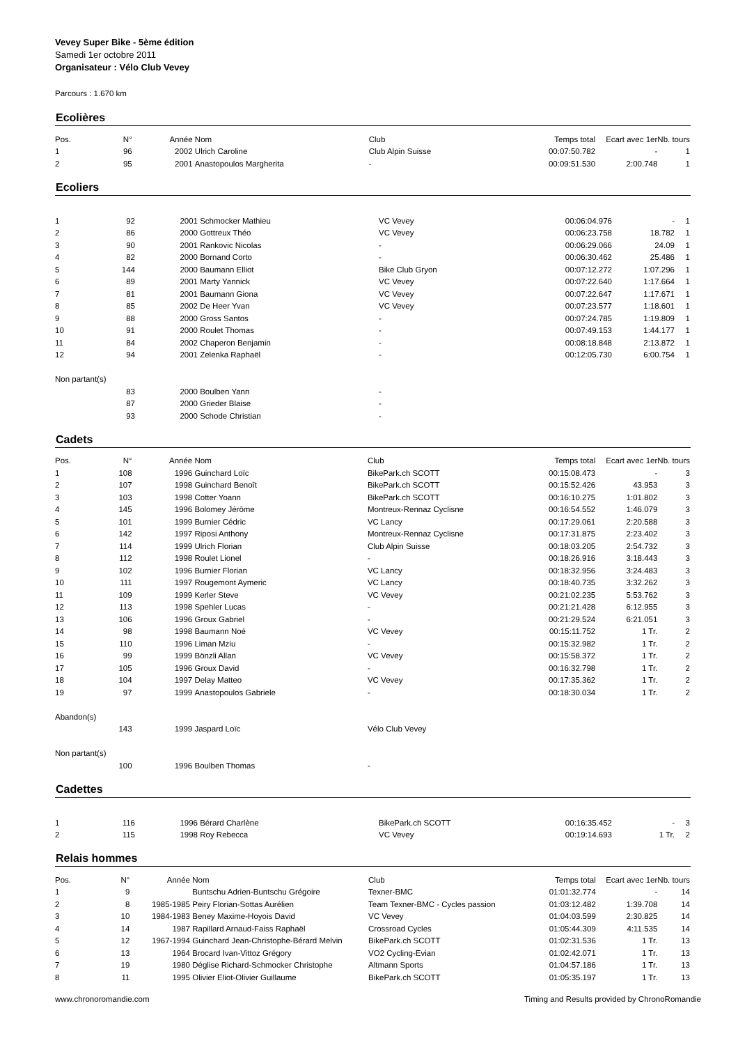Vevey Super Bike - 5ème édition
Samedi 1er octobre 2011
Organisateur : Vélo Club Vevey
Parcours : 1.670 km
Ecolières
| Pos. | N° | Année | Nom | Club | Temps total | Ecart avec 1er | Nb. tours |
| --- | --- | --- | --- | --- | --- | --- | --- |
| 1 | 96 | 2002 | Ulrich Caroline | Club Alpin Suisse | 00:07:50.782 | - | 1 |
| 2 | 95 | 2001 | Anastopoulos Margherita | - | 00:09:51.530 | 2:00.748 | 1 |
Ecoliers
| 1 | 92 | 2001 | Schmocker Mathieu | VC Vevey | 00:06:04.976 | - | 1 |
| 2 | 86 | 2000 | Gottreux Théo | VC Vevey | 00:06:23.758 | 18.782 | 1 |
| 3 | 90 | 2001 | Rankovic Nicolas | - | 00:06:29.066 | 24.09 | 1 |
| 4 | 82 | 2000 | Bornand Corto | - | 00:06:30.462 | 25.486 | 1 |
| 5 | 144 | 2000 | Baumann Elliot | Bike Club Gryon | 00:07:12.272 | 1:07.296 | 1 |
| 6 | 89 | 2001 | Marty Yannick | VC Vevey | 00:07:22.640 | 1:17.664 | 1 |
| 7 | 81 | 2001 | Baumann Giona | VC Vevey | 00:07:22.647 | 1:17.671 | 1 |
| 8 | 85 | 2002 | De Heer Yvan | VC Vevey | 00:07:23.577 | 1:18.601 | 1 |
| 9 | 88 | 2000 | Gross Santos | - | 00:07:24.785 | 1:19.809 | 1 |
| 10 | 91 | 2000 | Roulet Thomas | - | 00:07:49.153 | 1:44.177 | 1 |
| 11 | 84 | 2002 | Chaperon Benjamin | - | 00:08:18.848 | 2:13.872 | 1 |
| 12 | 94 | 2001 | Zelenka Raphaël | - | 00:12:05.730 | 6:00.754 | 1 |
| Non partant(s) | | | | | | | |
| | 83 | 2000 | Boulben Yann | - | | | |
| | 87 | 2000 | Grieder Blaise | - | | | |
| | 93 | 2000 | Schode Christian | - | | | |
Cadets
| Pos. | N° | Année | Nom | Club | Temps total | Ecart avec 1er | Nb. tours |
| --- | --- | --- | --- | --- | --- | --- | --- |
| 1 | 108 | 1996 | Guinchard Loïc | BikePark.ch SCOTT | 00:15:08.473 | - | 3 |
| 2 | 107 | 1998 | Guinchard Benoît | BikePark.ch SCOTT | 00:15:52.426 | 43.953 | 3 |
| 3 | 103 | 1998 | Cotter Yoann | BikePark.ch SCOTT | 00:16:10.275 | 1:01.802 | 3 |
| 4 | 145 | 1996 | Bolomey Jérôme | Montreux-Rennaz Cyclisne | 00:16:54.552 | 1:46.079 | 3 |
| 5 | 101 | 1999 | Burnier Cédric | VC Lancy | 00:17:29.061 | 2:20.588 | 3 |
| 6 | 142 | 1997 | Riposi Anthony | Montreux-Rennaz Cyclisne | 00:17:31.875 | 2:23.402 | 3 |
| 7 | 114 | 1999 | Ulrich Florian | Club Alpin Suisse | 00:18:03.205 | 2:54.732 | 3 |
| 8 | 112 | 1998 | Roulet Lionel | - | 00:18:26.916 | 3:18.443 | 3 |
| 9 | 102 | 1996 | Burnier Florian | VC Lancy | 00:18:32.956 | 3:24.483 | 3 |
| 10 | 111 | 1997 | Rougemont Aymeric | VC Lancy | 00:18:40.735 | 3:32.262 | 3 |
| 11 | 109 | 1999 | Kerler Steve | VC Vevey | 00:21:02.235 | 5:53.762 | 3 |
| 12 | 113 | 1998 | Spehler Lucas | - | 00:21:21.428 | 6:12.955 | 3 |
| 13 | 106 | 1996 | Groux Gabriel | - | 00:21:29.524 | 6:21.051 | 3 |
| 14 | 98 | 1998 | Baumann Noé | VC Vevey | 00:15:11.752 | 1 Tr. | 2 |
| 15 | 110 | 1996 | Liman Mziu | - | 00:15:32.982 | 1 Tr. | 2 |
| 16 | 99 | 1999 | Bönzli Allan | VC Vevey | 00:15:58.372 | 1 Tr. | 2 |
| 17 | 105 | 1996 | Groux David | - | 00:16:32.798 | 1 Tr. | 2 |
| 18 | 104 | 1997 | Delay Matteo | VC Vevey | 00:17:35.362 | 1 Tr. | 2 |
| 19 | 97 | 1999 | Anastopoulos Gabriele | - | 00:18:30.034 | 1 Tr. | 2 |
| Abandon(s) | | | | | | | |
| | 143 | 1999 | Jaspard Loïc | Vélo Club Vevey | | | |
| Non partant(s) | | | | | | | |
| | 100 | 1996 | Boulben Thomas | - | | | |
Cadettes
| 1 | 116 | 1996 | Bérard Charlène | BikePark.ch SCOTT | 00:16:35.452 | - | 3 |
| 2 | 115 | 1998 | Roy Rebecca | VC Vevey | 00:19:14.693 | 1 Tr. | 2 |
Relais hommes
| Pos. | N° | Année | Nom | Club | Temps total | Ecart avec 1er | Nb. tours |
| --- | --- | --- | --- | --- | --- | --- | --- |
| 1 | 9 | | Buntschu Adrien-Buntschu Grégoire | Texner-BMC | 01:01:32.774 | - | 14 |
| 2 | 8 | 1985-1985 | Peiry Florian-Sottas Aurélien | Team Texner-BMC - Cycles passion | 01:03:12.482 | 1:39.708 | 14 |
| 3 | 10 | 1984-1983 | Beney Maxime-Hoyois David | VC Vevey | 01:04:03.599 | 2:30.825 | 14 |
| 4 | 14 | 1987 | Rapillard Arnaud-Faiss Raphaël | Crossroad Cycles | 01:05:44.309 | 4:11.535 | 14 |
| 5 | 12 | 1967-1994 | Guinchard Jean-Christophe-Bérard Melvin | BikePark.ch SCOTT | 01:02:31.536 | 1 Tr. | 13 |
| 6 | 13 | 1964 | Brocard Ivan-Vittoz Grégory | VO2 Cycling-Evian | 01:02:42.071 | 1 Tr. | 13 |
| 7 | 19 | 1980 | Déglise Richard-Schmocker Christophe | Altmann Sports | 01:04:57.186 | 1 Tr. | 13 |
| 8 | 11 | 1995 | Olivier Eliot-Olivier Guillaume | BikePark.ch SCOTT | 01:05:35.197 | 1 Tr. | 13 |
www.chronoromandie.com Timing and Results provided by ChronoRomandie